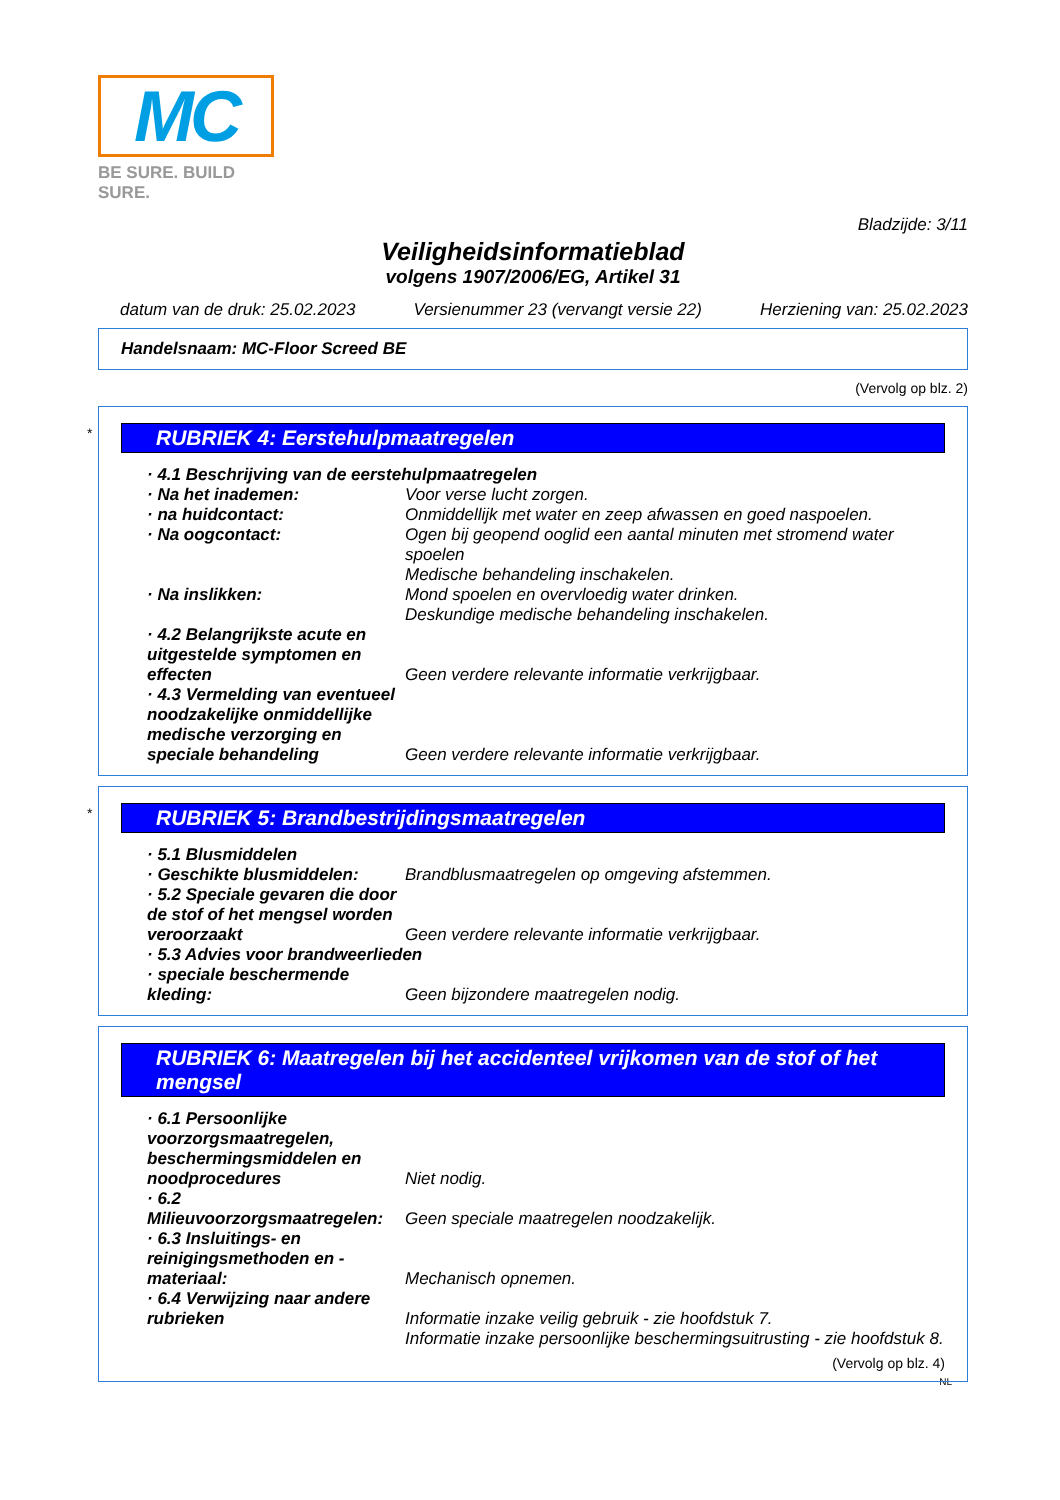MC
BE SURE. BUILD SURE.
Bladzijde: 3/11
Veiligheidsinformatieblad
volgens 1907/2006/EG, Artikel 31
datum van de druk: 25.02.2023 Versienummer 23 (vervangt versie 22) Herziening van: 25.02.2023
Handelsnaam: MC-Floor Screed BE
(Vervolg op blz. 2)
*
RUBRIEK 4: Eerstehulpmaatregelen
· 4.1 Beschrijving van de eerstehulpmaatregelen
· Na het inademen: Voor verse lucht zorgen.
· na huidcontact: Onmiddellijk met water en zeep afwassen en goed naspoelen.
· Na oogcontact: Ogen bij geopend ooglid een aantal minuten met stromend water spoelen
Medische behandeling inschakelen.
· Na inslikken: Mond spoelen en overvloedig water drinken.
Deskundige medische behandeling inschakelen.
· 4.2 Belangrijkste acute en uitgestelde symptomen en effecten
Geen verdere relevante informatie verkrijgbaar.
· 4.3 Vermelding van eventueel noodzakelijke onmiddellijke medische verzorging en speciale behandeling
Geen verdere relevante informatie verkrijgbaar.
*
RUBRIEK 5: Brandbestrijdingsmaatregelen
· 5.1 Blusmiddelen
· Geschikte blusmiddelen: Brandblusmaatregelen op omgeving afstemmen.
· 5.2 Speciale gevaren die door de stof of het mengsel worden veroorzaakt
Geen verdere relevante informatie verkrijgbaar.
· 5.3 Advies voor brandweerlieden
· speciale beschermende kleding:
Geen bijzondere maatregelen nodig.
RUBRIEK 6: Maatregelen bij het accidenteel vrijkomen van de stof of het mengsel
· 6.1 Persoonlijke voorzorgsmaatregelen, beschermingsmiddelen en noodprocedures
Niet nodig.
· 6.2 Milieuvoorzorgsmaatregelen:
Geen speciale maatregelen noodzakelijk.
· 6.3 Insluitings- en reinigingsmethoden en -materiaal:
Mechanisch opnemen.
· 6.4 Verwijzing naar andere rubrieken
Informatie inzake veilig gebruik - zie hoofdstuk 7.
Informatie inzake persoonlijke beschermingsuitrusting - zie hoofdstuk 8.
(Vervolg op blz. 4)
NL